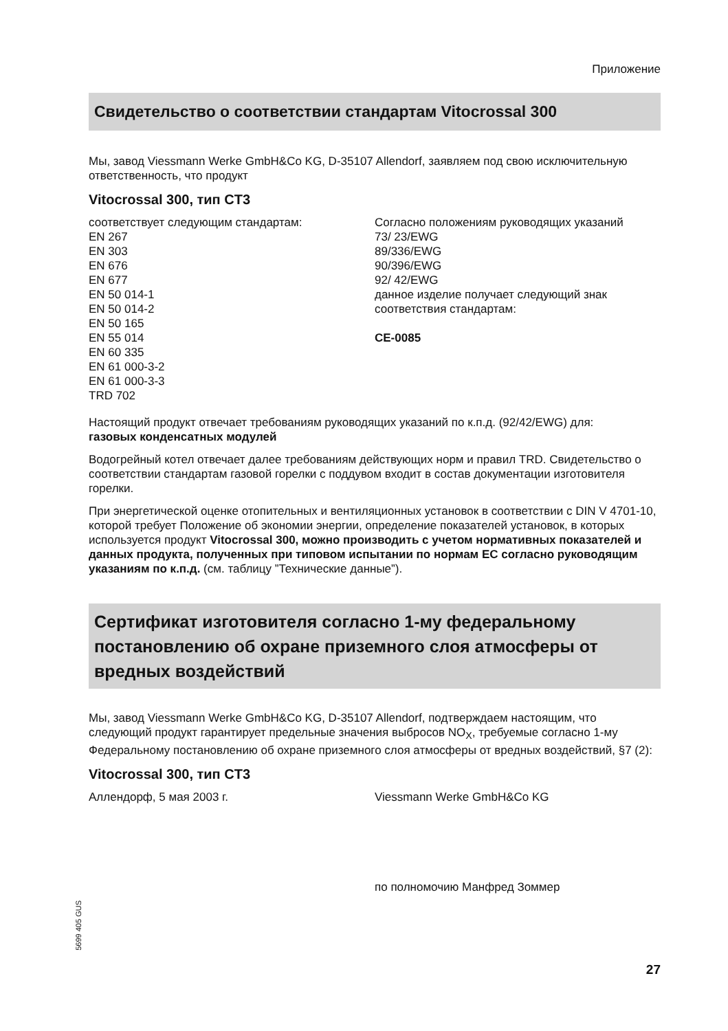Приложение
Свидетельство о соответствии стандартам Vitocrossal 300
Мы, завод Viessmann Werke GmbH&Co KG, D-35107 Allendorf, заявляем под свою исключительную ответственность, что продукт
Vitocrossal 300, тип CT3
соответствует следующим стандартам:
EN 267
EN 303
EN 676
EN 677
EN 50 014-1
EN 50 014-2
EN 50 165
EN 55 014
EN 60 335
EN 61 000-3-2
EN 61 000-3-3
TRD 702
Согласно положениям руководящих указаний
73/ 23/EWG
89/336/EWG
90/396/EWG
92/ 42/EWG
данное изделие получает следующий знак соответствия стандартам:
CE-0085
Настоящий продукт отвечает требованиям руководящих указаний по к.п.д. (92/42/EWG) для:
газовых конденсатных модулей
Водогрейный котел отвечает далее требованиям действующих норм и правил TRD. Свидетельство о соответствии стандартам газовой горелки с поддувом входит в состав документации изготовителя горелки.
При энергетической оценке отопительных и вентиляционных установок в соответствии с DIN V 4701-10, которой требует Положение об экономии энергии, определение показателей установок, в которых используется продукт Vitocrossal 300, можно производить с учетом нормативных показателей и данных продукта, полученных при типовом испытании по нормам ЕС согласно руководящим указаниям по к.п.д. (см. таблицу ”Технические данные”).
Сертификат изготовителя согласно 1-му федеральному постановлению об охране приземного слоя атмосферы от вредных воздействий
Мы, завод Viessmann Werke GmbH&Co KG, D-35107 Allendorf, подтверждаем настоящим, что следующий продукт гарантирует предельные значения выбросов NO<sub>X</sub>, требуемые согласно 1-му Федеральному постановлению об охране приземного слоя атмосферы от вредных воздействий, §7 (2):
Vitocrossal 300, тип CT3
Аллендорф, 5 мая 2003 г. Viessmann Werke GmbH&Co KG
по полномочию Манфред Зоммер
5699 405 GUS
27